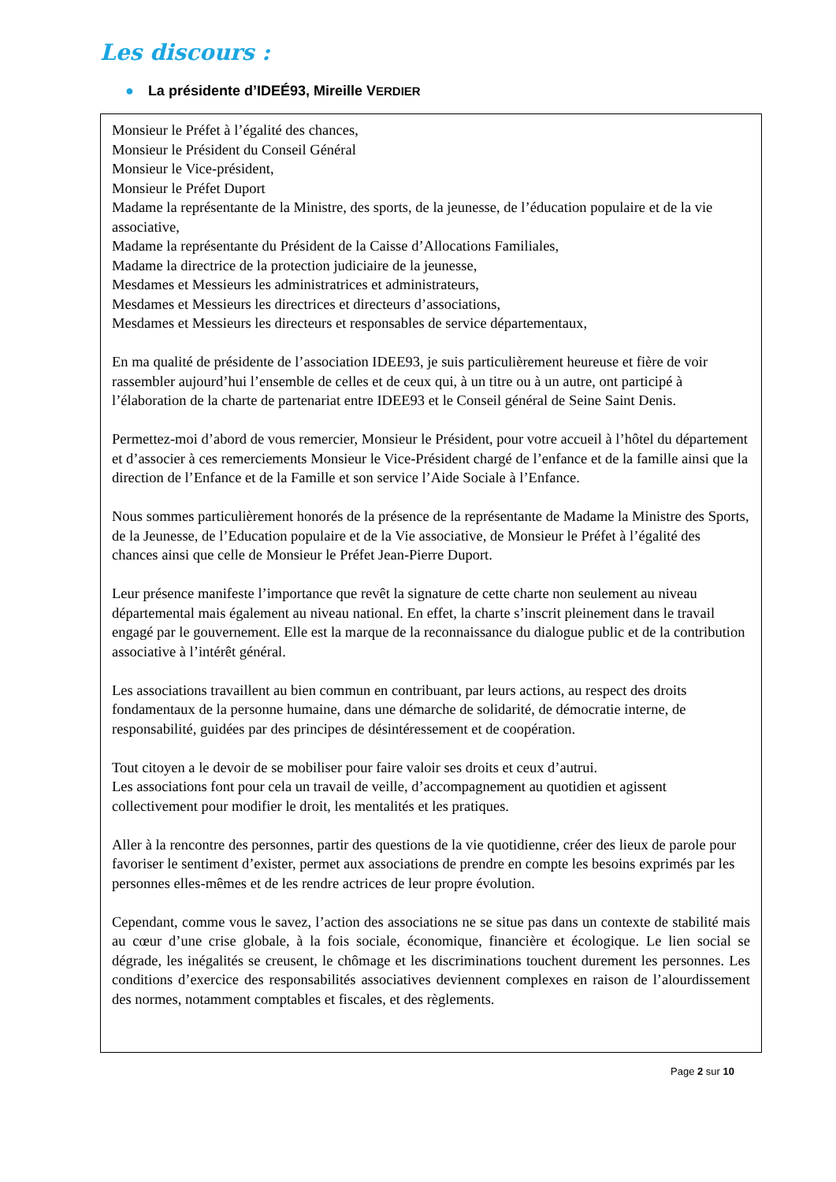Les discours :
● La présidente d’IDEÉ93, Mireille VERDIER
Monsieur le Préfet à l’égalité des chances,
Monsieur le Président du Conseil Général
Monsieur le Vice-président,
Monsieur le Préfet Duport
Madame la représentante de la Ministre, des sports, de la jeunesse, de l’éducation populaire et de la vie associative,
Madame la représentante du Président de la Caisse d’Allocations Familiales,
Madame la directrice de la protection judiciaire de la jeunesse,
Mesdames et Messieurs les administratrices et administrateurs,
Mesdames et Messieurs les directrices et directeurs d’associations,
Mesdames et Messieurs les directeurs et responsables de service départementaux,
En ma qualité de présidente de l’association IDEE93, je suis particulièrement heureuse et fière de voir rassembler aujourd’hui l’ensemble de celles et de ceux qui, à un titre ou à un autre, ont participé à l’élaboration de la charte de partenariat entre IDEE93 et le Conseil général de Seine Saint Denis.
Permettez-moi d’abord de vous remercier, Monsieur le Président, pour votre accueil à l’hôtel du département et d’associer à ces remerciements Monsieur le Vice-Président chargé de l’enfance et de la famille ainsi que la direction de l’Enfance et de la Famille et son service l’Aide Sociale à l’Enfance.
Nous sommes particulièrement honorés de la présence de la représentante de Madame la Ministre des Sports, de la Jeunesse, de l’Education populaire et de la Vie associative, de Monsieur le Préfet à l’égalité des chances ainsi que celle de Monsieur le Préfet Jean-Pierre Duport.
Leur présence manifeste l’importance que revêt la signature de cette charte non seulement au niveau départemental mais également au niveau national. En effet, la charte s’inscrit pleinement dans le travail engagé par le gouvernement. Elle est la marque de la reconnaissance du dialogue public et de la contribution associative à l’intérêt général.
Les associations travaillent au bien commun en contribuant, par leurs actions, au respect des droits fondamentaux de la personne humaine, dans une démarche de solidarité, de démocratie interne, de responsabilité, guidées par des principes de désintéressement et de coopération.
Tout citoyen a le devoir de se mobiliser pour faire valoir ses droits et ceux d’autrui.
Les associations font pour cela un travail de veille, d’accompagnement au quotidien et agissent collectivement pour modifier le droit, les mentalités et les pratiques.
Aller à la rencontre des personnes, partir des questions de la vie quotidienne, créer des lieux de parole pour favoriser le sentiment d’exister, permet aux associations de prendre en compte les besoins exprimés par les personnes elles-mêmes et de les rendre actrices de leur propre évolution.
Cependant, comme vous le savez, l’action des associations ne se situe pas dans un contexte de stabilité mais au cœur d’une crise globale, à la fois sociale, économique, financière et écologique. Le lien social se dégrade, les inégalités se creusent, le chômage et les discriminations touchent durement les personnes. Les conditions d’exercice des responsabilités associatives deviennent complexes en raison de l’alourdissement des normes, notamment comptables et fiscales, et des règlements.
Page 2 sur 10